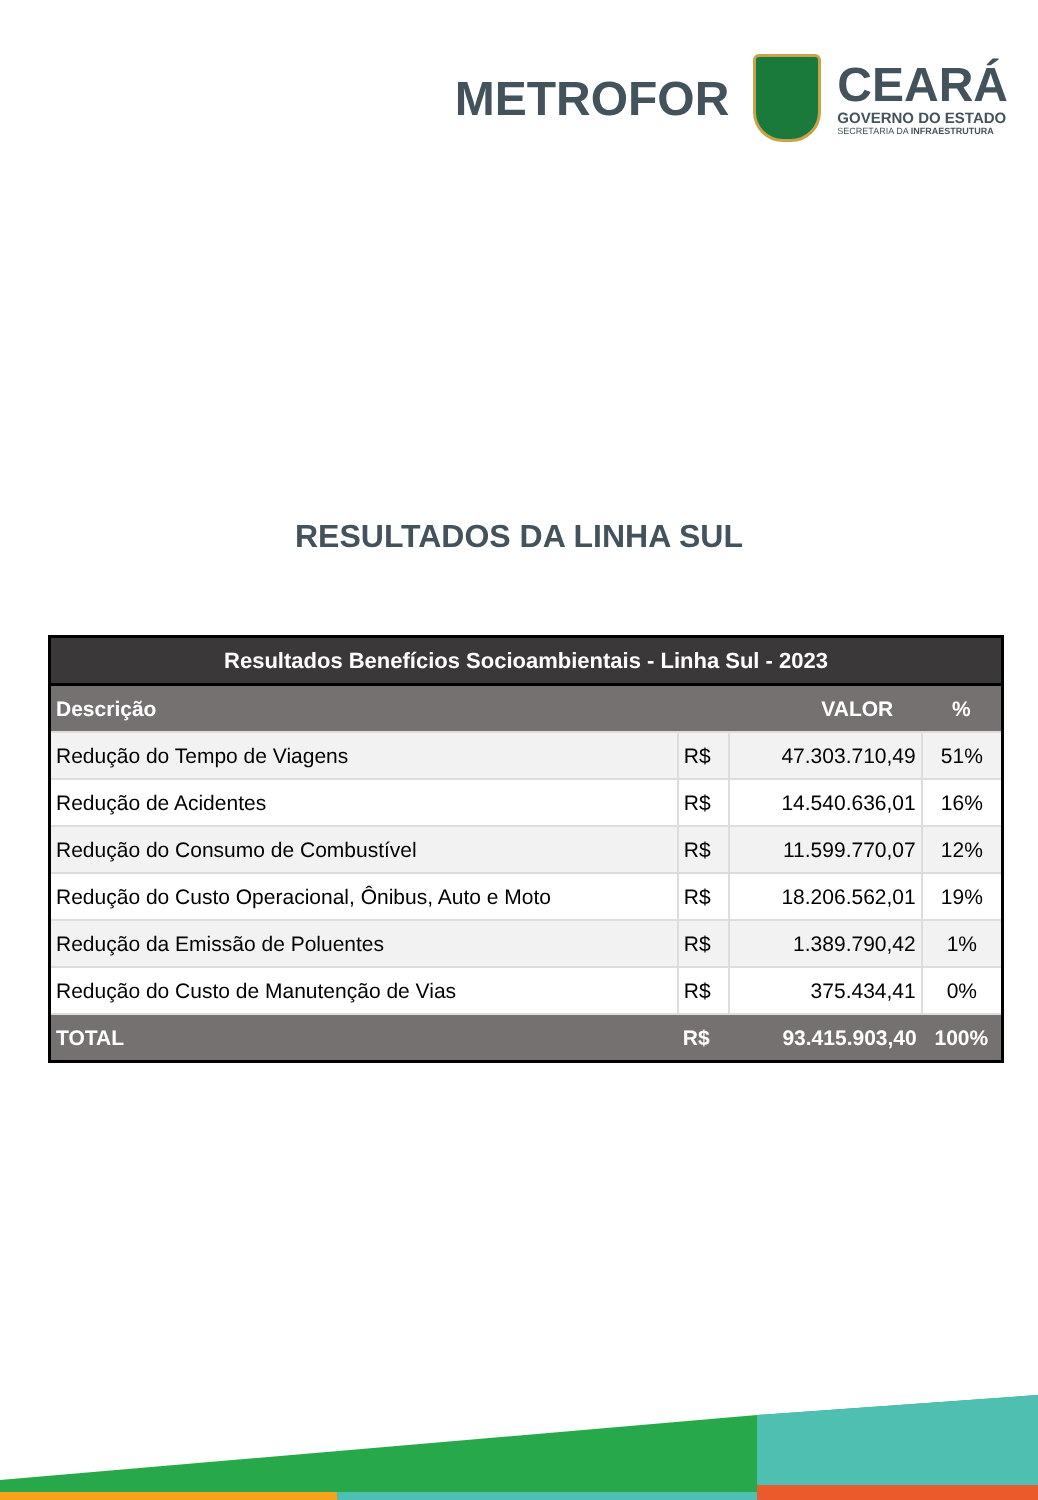METROFOR
CEARÁ
GOVERNO DO ESTADO
SECRETARIA DA INFRAESTRUTURA
RESULTADOS DA LINHA SUL
| Resultados Benefícios Socioambientais - Linha Sul - 2023 | | | |
| Descrição | VALOR | | % |
| Redução do Tempo de Viagens | R$ | 47.303.710,49 | 51% |
| Redução de Acidentes | R$ | 14.540.636,01 | 16% |
| Redução do Consumo de Combustível | R$ | 11.599.770,07 | 12% |
| Redução do Custo Operacional, Ônibus, Auto e Moto | R$ | 18.206.562,01 | 19% |
| Redução da Emissão de Poluentes | R$ | 1.389.790,42 | 1% |
| Redução do Custo de Manutenção de Vias | R$ | 375.434,41 | 0% |
| TOTAL | R$ | 93.415.903,40 | 100% |